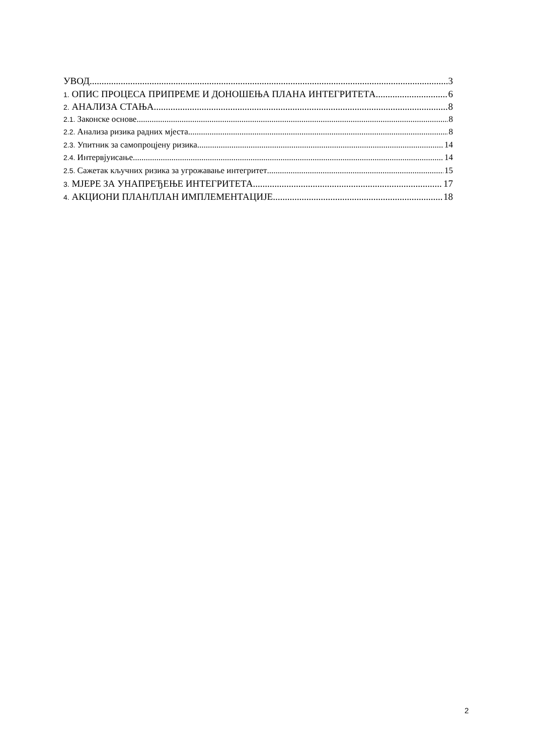УВОД 3
1. ОПИС ПРОЦЕСА ПРИПРЕМЕ И ДОНОШЕЊА ПЛАНА ИНТЕГРИТЕТА 6
2. АНАЛИЗА СТАЊА 8
2.1. Законске основе 8
2.2. Анализа ризика радних мјеста 8
2.3. Упитник за самопроцјену ризика 14
2.4. Интервјуисање 14
2.5. Сажетак кључних ризика за угрожавање интегритет 15
3. МЈЕРЕ ЗА УНАПРЕЂЕЊЕ ИНТЕГРИТЕТА 17
4. АКЦИОНИ ПЛАН/ПЛАН ИМПЛЕМЕНТАЦИЈЕ 18
2